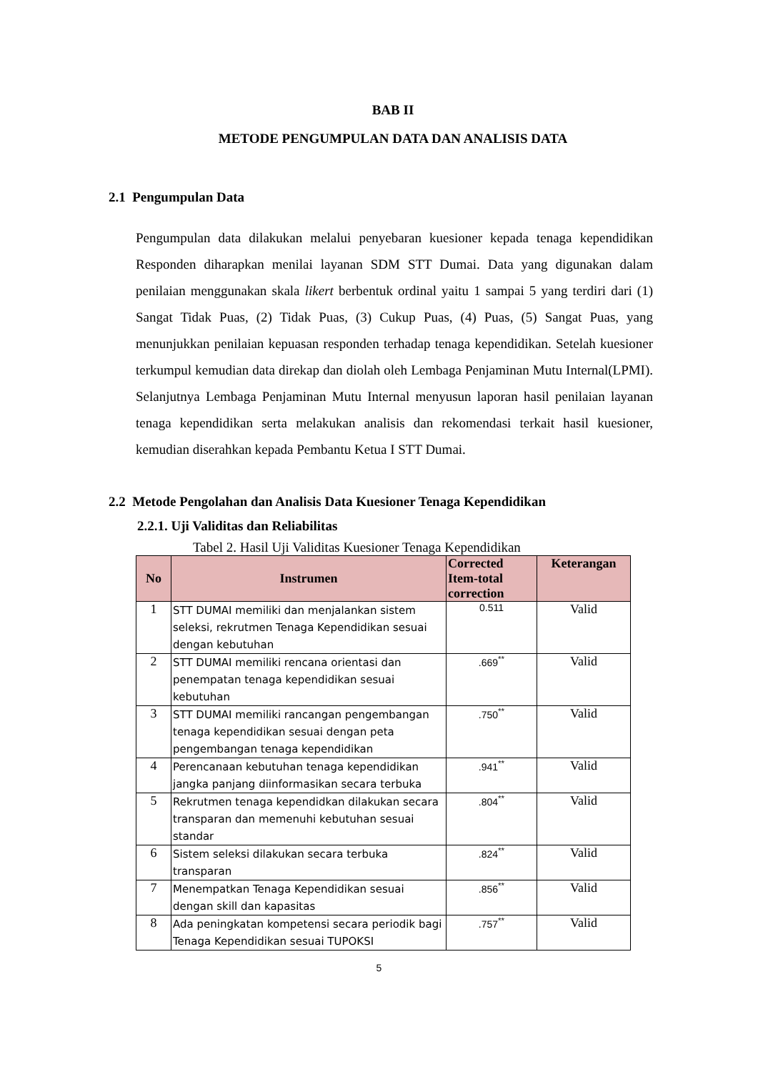BAB II
METODE PENGUMPULAN DATA DAN ANALISIS DATA
2.1 Pengumpulan Data
Pengumpulan data dilakukan melalui penyebaran kuesioner kepada tenaga kependidikan Responden diharapkan menilai layanan SDM STT Dumai. Data yang digunakan dalam penilaian menggunakan skala likert berbentuk ordinal yaitu 1 sampai 5 yang terdiri dari (1) Sangat Tidak Puas, (2) Tidak Puas, (3) Cukup Puas, (4) Puas, (5) Sangat Puas, yang menunjukkan penilaian kepuasan responden terhadap tenaga kependidikan. Setelah kuesioner terkumpul kemudian data direkap dan diolah oleh Lembaga Penjaminan Mutu Internal(LPMI). Selanjutnya Lembaga Penjaminan Mutu Internal menyusun laporan hasil penilaian layanan tenaga kependidikan serta melakukan analisis dan rekomendasi terkait hasil kuesioner, kemudian diserahkan kepada Pembantu Ketua I STT Dumai.
2.2 Metode Pengolahan dan Analisis Data Kuesioner Tenaga Kependidikan
2.2.1. Uji Validitas dan Reliabilitas
Tabel 2. Hasil Uji Validitas Kuesioner Tenaga Kependidikan
| No | Instrumen | Corrected Item-total correction | Keterangan |
| --- | --- | --- | --- |
| 1 | STT DUMAI memiliki dan menjalankan sistem seleksi, rekrutmen Tenaga Kependidikan sesuai dengan kebutuhan | 0.511 | Valid |
| 2 | STT DUMAI memiliki rencana orientasi dan penempatan tenaga kependidikan sesuai kebutuhan | .669<sup>**</sup> | Valid |
| 3 | STT DUMAI memiliki rancangan pengembangan tenaga kependidikan sesuai dengan peta pengembangan tenaga kependidikan | .750<sup>**</sup> | Valid |
| 4 | Perencanaan kebutuhan tenaga kependidikan jangka panjang diinformasikan secara terbuka | .941<sup>**</sup> | Valid |
| 5 | Rekrutmen tenaga kependidkan dilakukan secara transparan dan memenuhi kebutuhan sesuai standar | .804<sup>**</sup> | Valid |
| 6 | Sistem seleksi dilakukan secara terbuka transparan | .824<sup>**</sup> | Valid |
| 7 | Menempatkan Tenaga Kependidikan sesuai dengan skill dan kapasitas | .856<sup>**</sup> | Valid |
| 8 | Ada peningkatan kompetensi secara periodik bagi Tenaga Kependidikan sesuai TUPOKSI | .757<sup>**</sup> | Valid |
5